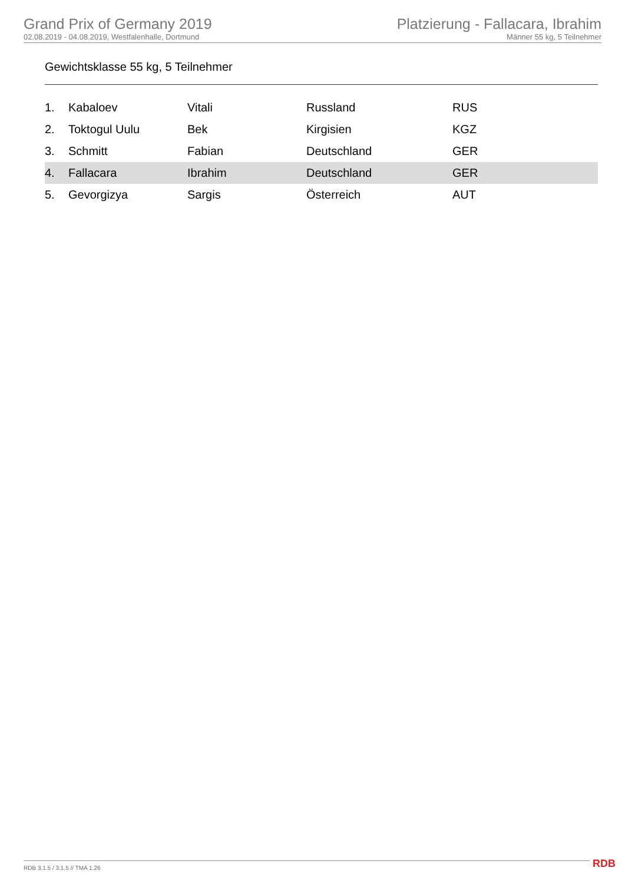Grand Prix of Germany 2019
02.08.2019 - 04.08.2019, Westfalenhalle, Dortmund
Platzierung - Fallacara, Ibrahim
Männer 55 kg, 5 Teilnehmer
Gewichtsklasse 55 kg, 5 Teilnehmer
| 1. | Kabaloev | Vitali | Russland | RUS |
| 2. | Toktogul Uulu | Bek | Kirgisien | KGZ |
| 3. | Schmitt | Fabian | Deutschland | GER |
| 4. | Fallacara | Ibrahim | Deutschland | GER |
| 5. | Gevorgizya | Sargis | Österreich | AUT |
RDB 3.1.5 / 3.1.5 // TMA 1.26 RDB